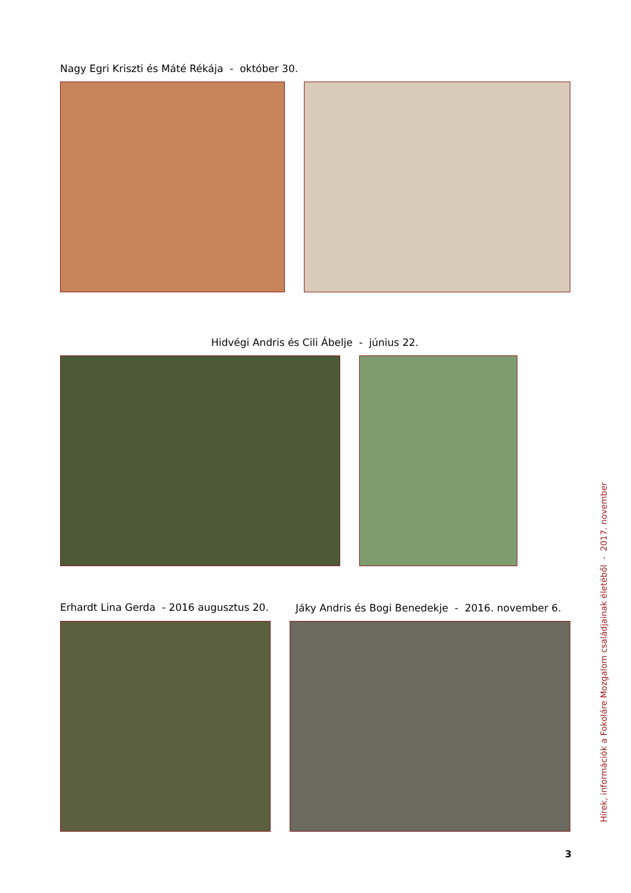Nagy Egri Kriszti és Máté Rékája - október 30.
Hidvégi Andris és Cili Ábelje - június 22.
Erhardt Lina Gerda - 2016 augusztus 20.
Jáky Andris és Bogi Benedekje - 2016. november 6.
Hírek, információk a Fokoláre Mozgalom családjainak életéből - 2017. november
3